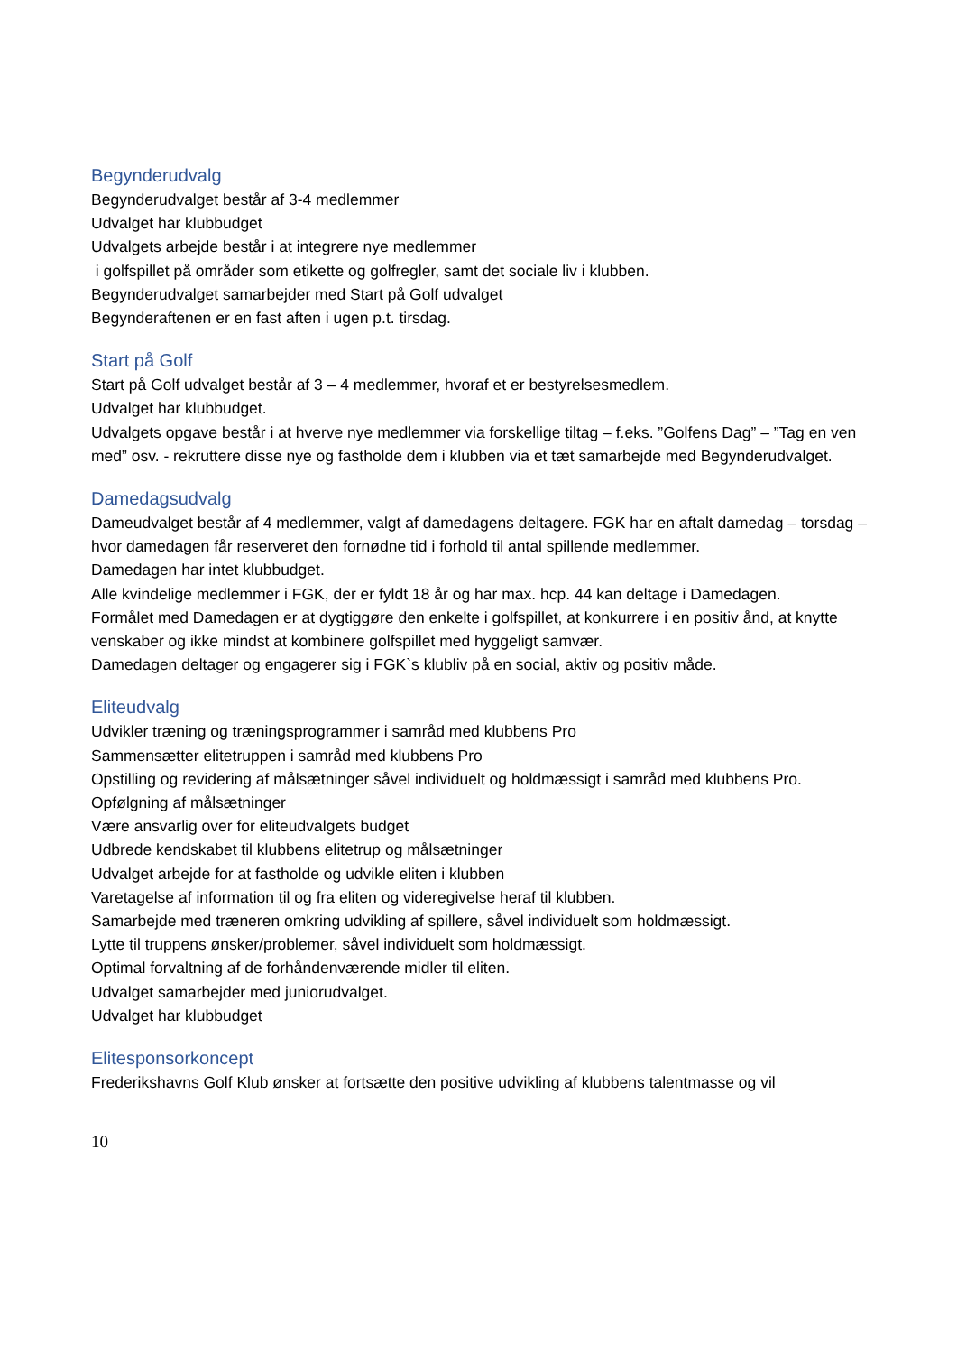Begynderudvalg
Begynderudvalget består af 3-4 medlemmer
Udvalget har klubbudget
Udvalgets arbejde består i at integrere nye medlemmer
i golfspillet på områder som etikette og golfregler, samt det sociale liv i klubben.
Begynderudvalget samarbejder med Start på Golf udvalget
Begynderaftenen er en fast aften i ugen p.t. tirsdag.
Start på Golf
Start på Golf udvalget består af 3 – 4 medlemmer, hvoraf et er bestyrelsesmedlem.
Udvalget har klubbudget.
Udvalgets opgave består i at hverve nye medlemmer via forskellige tiltag – f.eks. ”Golfens Dag” – ”Tag en ven med” osv. - rekruttere disse nye og fastholde dem i klubben via et tæt samarbejde med Begynderudvalget.
Damedagsudvalg
Dameudvalget består af 4 medlemmer, valgt af damedagens deltagere. FGK har en aftalt damedag – torsdag – hvor damedagen får reserveret den fornødne tid i forhold til antal spillende medlemmer.
Damedagen har intet klubbudget.
Alle kvindelige medlemmer i FGK, der er fyldt 18 år og har max. hcp. 44 kan deltage i Damedagen.
Formålet med Damedagen er at dygtiggøre den enkelte i golfspillet, at konkurrere i en positiv ånd, at knytte venskaber og ikke mindst at kombinere golfspillet med hyggeligt samvær.
Damedagen deltager og engagerer sig i FGK`s klubliv på en social, aktiv og positiv måde.
Eliteudvalg
Udvikler træning og træningsprogrammer i samråd med klubbens Pro
Sammensætter elitetruppen i samråd med klubbens Pro
Opstilling og revidering af målsætninger såvel individuelt og holdmæssigt i samråd med klubbens Pro.
Opfølgning af målsætninger
Være ansvarlig over for eliteudvalgets budget
Udbrede kendskabet til klubbens elitetrup og målsætninger
Udvalget arbejde for at fastholde og udvikle eliten i klubben
Varetagelse af information til og fra eliten og videregivelse heraf til klubben.
Samarbejde med træneren omkring udvikling af spillere, såvel individuelt som holdmæssigt.
Lytte til truppens ønsker/problemer, såvel individuelt som holdmæssigt.
Optimal forvaltning af de forhåndenværende midler til eliten.
Udvalget samarbejder med juniorudvalget.
Udvalget har klubbudget
Elitesponsorkoncept
Frederikshavns Golf Klub ønsker at fortsætte den positive udvikling af klubbens talentmasse og vil
10